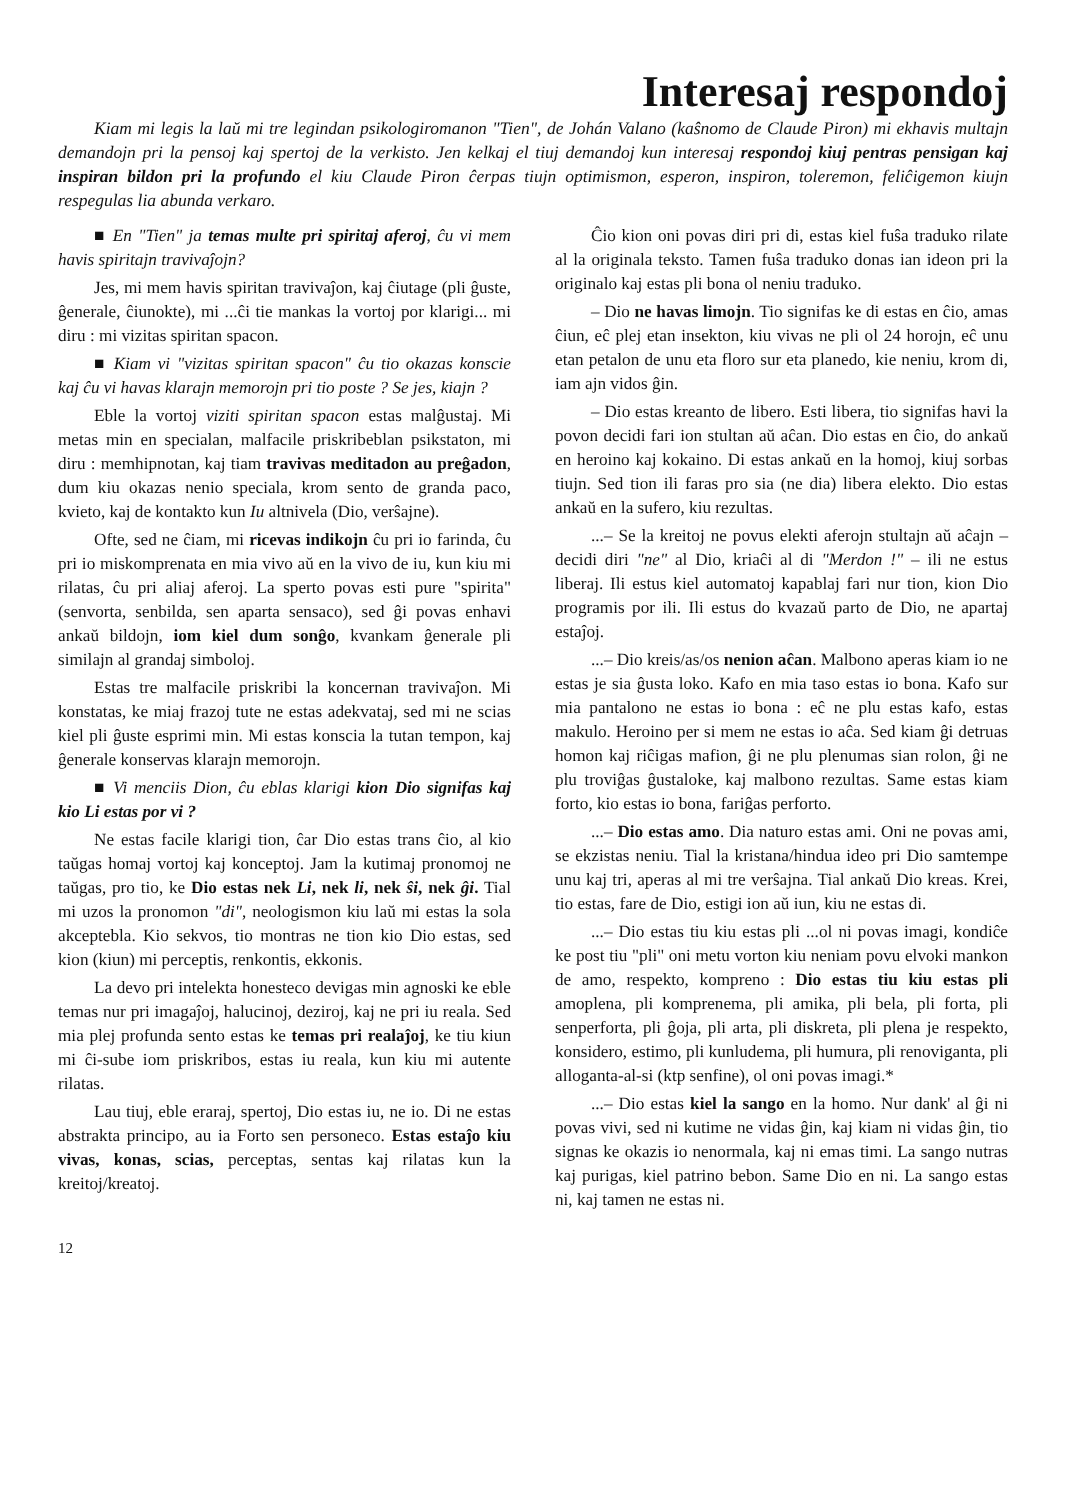Interesaj respondoj
Kiam mi legis la laŭ mi tre legindan psikologiromanon "Tien", de Johán Valano (kaŝnomo de Claude Piron) mi ekhavis multajn demandojn pri la pensoj kaj spertoj de la verkisto. Jen kelkaj el tiuj demandoj kun interesaj respondoj kiuj pentras pensigan kaj inspiran bildon pri la profundo el kiu Claude Piron ĉerpas tiujn optimismon, esperon, inspiron, toleremon, feliĉigemon kiujn respegulas lia abunda verkaro.
■ En "Tien" ja temas multe pri spiritaj aferoj, ĉu vi mem havis spiritajn travivaĵojn?
Jes, mi mem havis spiritan travivaĵon, kaj ĉiutage (pli ĝuste, ĝenerale, ĉiunokte), mi ...ĉi tie mankas la vortoj por klarigi... mi diru : mi vizitas spiritan spacon.
■ Kiam vi "vizitas spiritan spacon" ĉu tio okazas konscie kaj ĉu vi havas klarajn memorojn pri tio poste ? Se jes, kiajn ?
Eble la vortoj viziti spiritan spacon estas malĝustaj. Mi metas min en specialan, malfacile priskribeblan psikstaton, mi diru : memhipnotan, kaj tiam travivas meditadon au preĝadon, dum kiu okazas nenio speciala, krom sento de granda paco, kvieto, kaj de kontakto kun Iu altnivela (Dio, verŝajne).
Ofte, sed ne ĉiam, mi ricevas indikojn ĉu pri io farinda, ĉu pri io miskomprenata en mia vivo aŭ en la vivo de iu, kun kiu mi rilatas, ĉu pri aliaj aferoj. La sperto povas esti pure "spirita" (senvorta, senbilda, sen aparta sensaco), sed ĝi povas enhavi ankaŭ bildojn, iom kiel dum sonĝo, kvankam ĝenerale pli similajn al grandaj simboloj.
Estas tre malfacile priskribi la koncernan travivaĵon. Mi konstatas, ke miaj frazoj tute ne estas adekvataj, sed mi ne scias kiel pli ĝuste esprimi min. Mi estas konscia la tutan tempon, kaj ĝenerale konservas klarajn memorojn.
■ Vi menciis Dion, ĉu eblas klarigi kion Dio signifas kaj kio Li estas por vi ?
Ne estas facile klarigi tion, ĉar Dio estas trans ĉio, al kio taŭgas homaj vortoj kaj konceptoj. Jam la kutimaj pronomoj ne taŭgas, pro tio, ke Dio estas nek Li, nek li, nek ŝi, nek ĝi. Tial mi uzos la pronomon "di", neologismon kiu laŭ mi estas la sola akceptebla. Kio sekvos, tio montras ne tion kio Dio estas, sed kion (kiun) mi perceptis, renkontis, ekkonis.
La devo pri intelekta honesteco devigas min agnoski ke eble temas nur pri imagaĵoj, halucinoj, deziroj, kaj ne pri iu reala. Sed mia plej profunda sento estas ke temas pri realaĵoj, ke tiu kiun mi ĉi-sube iom priskribos, estas iu reala, kun kiu mi autente rilatas.
Lau tiuj, eble eraraj, spertoj, Dio estas iu, ne io. Di ne estas abstrakta principo, au ia Forto sen personeco. Estas estaĵo kiu vivas, konas, scias, perceptas, sentas kaj rilatas kun la kreitoj/kreatoj.
Ĉio kion oni povas diri pri di, estas kiel fuŝa traduko rilate al la originala teksto. Tamen fuŝa traduko donas ian ideon pri la originalo kaj estas pli bona ol neniu traduko.
– Dio ne havas limojn. Tio signifas ke di estas en ĉio, amas ĉiun, eĉ plej etan insekton, kiu vivas ne pli ol 24 horojn, eĉ unu etan petalon de unu eta floro sur eta planedo, kie neniu, krom di, iam ajn vidos ĝin.
– Dio estas kreanto de libero. Esti libera, tio signifas havi la povon decidi fari ion stultan aŭ aĉan. Dio estas en ĉio, do ankaŭ en heroino kaj kokaino. Di estas ankaŭ en la homoj, kiuj sorbas tiujn. Sed tion ili faras pro sia (ne dia) libera elekto. Dio estas ankaŭ en la sufero, kiu rezultas.
...– Se la kreitoj ne povus elekti aferojn stultajn aŭ aĉajn – decidi diri "ne" al Dio, kriaĉi al di "Merdon !" – ili ne estus liberaj. Ili estus kiel automatoj kapablaj fari nur tion, kion Dio programis por ili. Ili estus do kvazaŭ parto de Dio, ne apartaj estaĵoj.
...– Dio kreis/as/os nenion aĉan. Malbono aperas kiam io ne estas je sia ĝusta loko. Kafo en mia taso estas io bona. Kafo sur mia pantalono ne estas io bona : eĉ ne plu estas kafo, estas makulo. Heroino per si mem ne estas io aĉa. Sed kiam ĝi detruas homon kaj riĉigas mafion, ĝi ne plu plenumas sian rolon, ĝi ne plu troviĝas ĝustaloke, kaj malbono rezultas. Same estas kiam forto, kio estas io bona, fariĝas perforto.
...– Dio estas amo. Dia naturo estas ami. Oni ne povas ami, se ekzistas neniu. Tial la kristana/hindua ideo pri Dio samtempe unu kaj tri, aperas al mi tre verŝajna. Tial ankaŭ Dio kreas. Krei, tio estas, fare de Dio, estigi ion aŭ iun, kiu ne estas di.
...– Dio estas tiu kiu estas pli ...ol ni povas imagi, kondiĉe ke post tiu "pli" oni metu vorton kiu neniam povu elvoki mankon de amo, respekto, kompreno : Dio estas tiu kiu estas pli amoplena, pli komprenema, pli amika, pli bela, pli forta, pli senperforta, pli ĝoja, pli arta, pli diskreta, pli plena je respekto, konsidero, estimo, pli kunludema, pli humura, pli renoviganta, pli alloganta-al-si (ktp senfine), ol oni povas imagi.*
...– Dio estas kiel la sango en la homo. Nur dank' al ĝi ni povas vivi, sed ni kutime ne vidas ĝin, kaj kiam ni vidas ĝin, tio signas ke okazis io nenormala, kaj ni emas timi. La sango nutras kaj purigas, kiel patrino bebon. Same Dio en ni. La sango estas ni, kaj tamen ne estas ni.
12